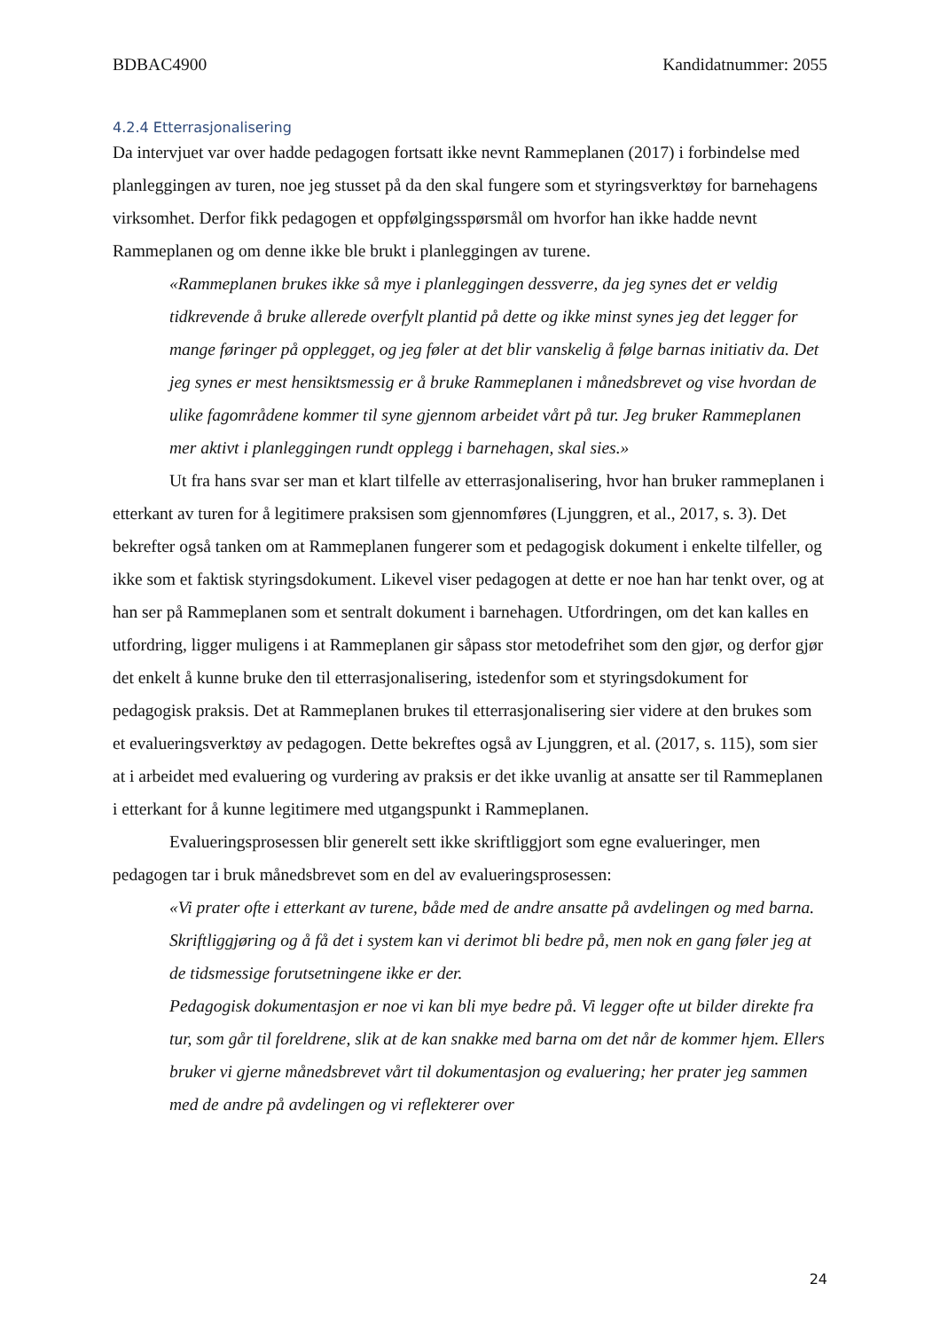BDBAC4900 Kandidatnummer: 2055
4.2.4 Etterrasjonalisering
Da intervjuet var over hadde pedagogen fortsatt ikke nevnt Rammeplanen (2017) i forbindelse med planleggingen av turen, noe jeg stusset på da den skal fungere som et styringsverktøy for barnehagens virksomhet. Derfor fikk pedagogen et oppfølgingsspørsmål om hvorfor han ikke hadde nevnt Rammeplanen og om denne ikke ble brukt i planleggingen av turene.
«Rammeplanen brukes ikke så mye i planleggingen dessverre, da jeg synes det er veldig tidkrevende å bruke allerede overfylt plantid på dette og ikke minst synes jeg det legger for mange føringer på opplegget, og jeg føler at det blir vanskelig å følge barnas initiativ da. Det jeg synes er mest hensiktsmessig er å bruke Rammeplanen i månedsbrevet og vise hvordan de ulike fagområdene kommer til syne gjennom arbeidet vårt på tur. Jeg bruker Rammeplanen mer aktivt i planleggingen rundt opplegg i barnehagen, skal sies.»
Ut fra hans svar ser man et klart tilfelle av etterrasjonalisering, hvor han bruker rammeplanen i etterkant av turen for å legitimere praksisen som gjennomføres (Ljunggren, et al., 2017, s. 3). Det bekrefter også tanken om at Rammeplanen fungerer som et pedagogisk dokument i enkelte tilfeller, og ikke som et faktisk styringsdokument. Likevel viser pedagogen at dette er noe han har tenkt over, og at han ser på Rammeplanen som et sentralt dokument i barnehagen. Utfordringen, om det kan kalles en utfordring, ligger muligens i at Rammeplanen gir såpass stor metodefrihet som den gjør, og derfor gjør det enkelt å kunne bruke den til etterrasjonalisering, istedenfor som et styringsdokument for pedagogisk praksis. Det at Rammeplanen brukes til etterrasjonalisering sier videre at den brukes som et evalueringsverktøy av pedagogen. Dette bekreftes også av Ljunggren, et al. (2017, s. 115), som sier at i arbeidet med evaluering og vurdering av praksis er det ikke uvanlig at ansatte ser til Rammeplanen i etterkant for å kunne legitimere med utgangspunkt i Rammeplanen.
Evalueringsprosessen blir generelt sett ikke skriftliggjort som egne evalueringer, men pedagogen tar i bruk månedsbrevet som en del av evalueringsprosessen:
«Vi prater ofte i etterkant av turene, både med de andre ansatte på avdelingen og med barna. Skriftliggjøring og å få det i system kan vi derimot bli bedre på, men nok en gang føler jeg at de tidsmessige forutsetningene ikke er der.
Pedagogisk dokumentasjon er noe vi kan bli mye bedre på. Vi legger ofte ut bilder direkte fra tur, som går til foreldrene, slik at de kan snakke med barna om det når de kommer hjem. Ellers bruker vi gjerne månedsbrevet vårt til dokumentasjon og evaluering; her prater jeg sammen med de andre på avdelingen og vi reflekterer over
24